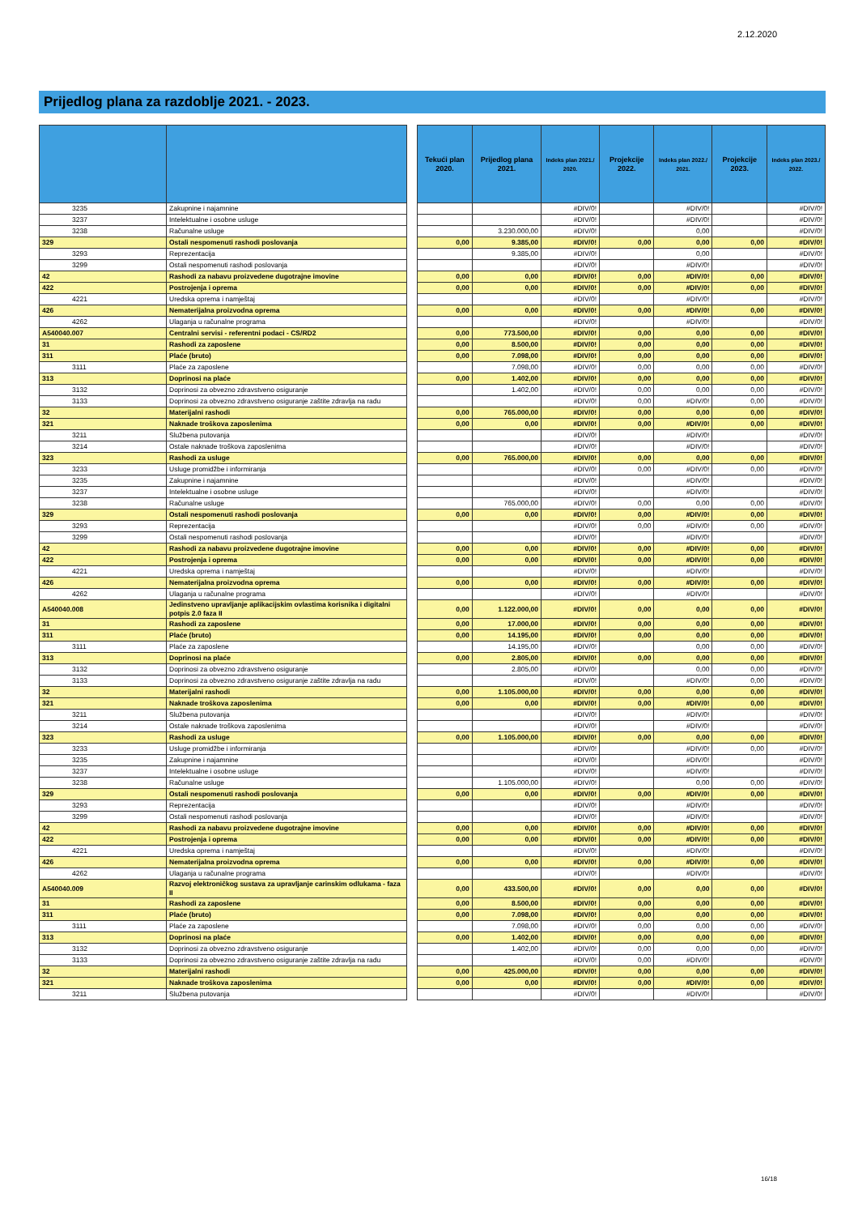2.12.2020
Prijedlog plana za razdoblje 2021. - 2023.
| | | | Tekući plan 2020. | Prijedlog plana 2021. | Indeks plan 2021./ 2020. | Projekcije 2022. | Indeks plan 2022./ 2021. | Projekcije 2023. | Indeks plan 2023./ 2022. |
| --- | --- | --- | --- | --- | --- | --- | --- | --- | --- |
| 3235 | Zakupnine i najamnine | | | | #DIV/0! | | #DIV/0! | | #DIV/0! |
| 3237 | Intelektualne i osobne usluge | | | | #DIV/0! | | #DIV/0! | | #DIV/0! |
| 3238 | Računalne usluge | | | 3.230.000,00 | #DIV/0! | | 0,00 | | #DIV/0! |
| 329 | Ostali nespomenuti rashodi poslovanja | | 0,00 | 9.385,00 | #DIV/0! | 0,00 | 0,00 | 0,00 | #DIV/0! |
| 3293 | Reprezentacija | | | 9.385,00 | #DIV/0! | | 0,00 | | #DIV/0! |
| 3299 | Ostali nespomenuti rashodi poslovanja | | | | #DIV/0! | | #DIV/0! | | #DIV/0! |
| 42 | Rashodi za nabavu proizvedene dugotrajne imovine | | 0,00 | 0,00 | #DIV/0! | 0,00 | #DIV/0! | 0,00 | #DIV/0! |
| 422 | Postrojenja i oprema | | 0,00 | 0,00 | #DIV/0! | 0,00 | #DIV/0! | 0,00 | #DIV/0! |
| 4221 | Uredska oprema i namještaj | | | | #DIV/0! | | #DIV/0! | | #DIV/0! |
| 426 | Nematerijalna proizvodna oprema | | 0,00 | 0,00 | #DIV/0! | 0,00 | #DIV/0! | 0,00 | #DIV/0! |
| 4262 | Ulaganja u računalne programa | | | | #DIV/0! | | #DIV/0! | | #DIV/0! |
| A540040.007 | Centralni servisi - referentni podaci - CS/RD2 | | 0,00 | 773.500,00 | #DIV/0! | 0,00 | 0,00 | 0,00 | #DIV/0! |
| 31 | Rashodi za zaposlene | | 0,00 | 8.500,00 | #DIV/0! | 0,00 | 0,00 | 0,00 | #DIV/0! |
| 311 | Plaće (bruto) | | 0,00 | 7.098,00 | #DIV/0! | 0,00 | 0,00 | 0,00 | #DIV/0! |
| 3111 | Plaće za zaposlene | | | 7.098,00 | #DIV/0! | 0,00 | 0,00 | 0,00 | #DIV/0! |
| 313 | Doprinosi na plaće | | 0,00 | 1.402,00 | #DIV/0! | 0,00 | 0,00 | 0,00 | #DIV/0! |
| 3132 | Doprinosi za obvezno zdravstveno osiguranje | | | 1.402,00 | #DIV/0! | 0,00 | 0,00 | 0,00 | #DIV/0! |
| 3133 | Doprinosi za obvezno zdravstveno osiguranje zaštite zdravlja na radu | | | | #DIV/0! | 0,00 | #DIV/0! | 0,00 | #DIV/0! |
| 32 | Materijalni rashodi | | 0,00 | 765.000,00 | #DIV/0! | 0,00 | 0,00 | 0,00 | #DIV/0! |
| 321 | Naknade troškova zaposlenima | | 0,00 | 0,00 | #DIV/0! | 0,00 | #DIV/0! | 0,00 | #DIV/0! |
| 3211 | Službena putovanja | | | | #DIV/0! | | #DIV/0! | | #DIV/0! |
| 3214 | Ostale naknade troškova zaposlenima | | | | #DIV/0! | | #DIV/0! | | #DIV/0! |
| 323 | Rashodi za usluge | | 0,00 | 765.000,00 | #DIV/0! | 0,00 | 0,00 | 0,00 | #DIV/0! |
| 3233 | Usluge promidžbe i informiranja | | | | #DIV/0! | 0,00 | #DIV/0! | 0,00 | #DIV/0! |
| 3235 | Zakupnine i najamnine | | | | #DIV/0! | | #DIV/0! | | #DIV/0! |
| 3237 | Intelektualne i osobne usluge | | | | #DIV/0! | | #DIV/0! | | #DIV/0! |
| 3238 | Računalne usluge | | | 765.000,00 | #DIV/0! | 0,00 | 0,00 | 0,00 | #DIV/0! |
| 329 | Ostali nespomenuti rashodi poslovanja | | 0,00 | 0,00 | #DIV/0! | 0,00 | #DIV/0! | 0,00 | #DIV/0! |
| 3293 | Reprezentacija | | | | #DIV/0! | 0,00 | #DIV/0! | 0,00 | #DIV/0! |
| 3299 | Ostali nespomenuti rashodi poslovanja | | | | #DIV/0! | | #DIV/0! | | #DIV/0! |
| 42 | Rashodi za nabavu proizvedene dugotrajne imovine | | 0,00 | 0,00 | #DIV/0! | 0,00 | #DIV/0! | 0,00 | #DIV/0! |
| 422 | Postrojenja i oprema | | 0,00 | 0,00 | #DIV/0! | 0,00 | #DIV/0! | 0,00 | #DIV/0! |
| 4221 | Uredska oprema i namještaj | | | | #DIV/0! | | #DIV/0! | | #DIV/0! |
| 426 | Nematerijalna proizvodna oprema | | 0,00 | 0,00 | #DIV/0! | 0,00 | #DIV/0! | 0,00 | #DIV/0! |
| 4262 | Ulaganja u računalne programa | | | | #DIV/0! | | #DIV/0! | | #DIV/0! |
| A540040.008 | Jedinstveno upravljanje aplikacijskim ovlastima korisnika i digitalni potpis 2.0 faza II | | 0,00 | 1.122.000,00 | #DIV/0! | 0,00 | 0,00 | 0,00 | #DIV/0! |
| 31 | Rashodi za zaposlene | | 0,00 | 17.000,00 | #DIV/0! | 0,00 | 0,00 | 0,00 | #DIV/0! |
| 311 | Plaće (bruto) | | 0,00 | 14.195,00 | #DIV/0! | 0,00 | 0,00 | 0,00 | #DIV/0! |
| 3111 | Plaće za zaposlene | | | 14.195,00 | #DIV/0! | | 0,00 | 0,00 | #DIV/0! |
| 313 | Doprinosi na plaće | | 0,00 | 2.805,00 | #DIV/0! | 0,00 | 0,00 | 0,00 | #DIV/0! |
| 3132 | Doprinosi za obvezno zdravstveno osiguranje | | | 2.805,00 | #DIV/0! | | 0,00 | 0,00 | #DIV/0! |
| 3133 | Doprinosi za obvezno zdravstveno osiguranje zaštite zdravlja na radu | | | | #DIV/0! | | #DIV/0! | 0,00 | #DIV/0! |
| 32 | Materijalni rashodi | | 0,00 | 1.105.000,00 | #DIV/0! | 0,00 | 0,00 | 0,00 | #DIV/0! |
| 321 | Naknade troškova zaposlenima | | 0,00 | 0,00 | #DIV/0! | 0,00 | #DIV/0! | 0,00 | #DIV/0! |
| 3211 | Službena putovanja | | | | #DIV/0! | | #DIV/0! | | #DIV/0! |
| 3214 | Ostale naknade troškova zaposlenima | | | | #DIV/0! | | #DIV/0! | | #DIV/0! |
| 323 | Rashodi za usluge | | 0,00 | 1.105.000,00 | #DIV/0! | 0,00 | 0,00 | 0,00 | #DIV/0! |
| 3233 | Usluge promidžbe i informiranja | | | | #DIV/0! | | #DIV/0! | 0,00 | #DIV/0! |
| 3235 | Zakupnine i najamnine | | | | #DIV/0! | | #DIV/0! | | #DIV/0! |
| 3237 | Intelektualne i osobne usluge | | | | #DIV/0! | | #DIV/0! | | #DIV/0! |
| 3238 | Računalne usluge | | | 1.105.000,00 | #DIV/0! | | 0,00 | 0,00 | #DIV/0! |
| 329 | Ostali nespomenuti rashodi poslovanja | | 0,00 | 0,00 | #DIV/0! | 0,00 | #DIV/0! | 0,00 | #DIV/0! |
| 3293 | Reprezentacija | | | | #DIV/0! | | #DIV/0! | | #DIV/0! |
| 3299 | Ostali nespomenuti rashodi poslovanja | | | | #DIV/0! | | #DIV/0! | | #DIV/0! |
| 42 | Rashodi za nabavu proizvedene dugotrajne imovine | | 0,00 | 0,00 | #DIV/0! | 0,00 | #DIV/0! | 0,00 | #DIV/0! |
| 422 | Postrojenja i oprema | | 0,00 | 0,00 | #DIV/0! | 0,00 | #DIV/0! | 0,00 | #DIV/0! |
| 4221 | Uredska oprema i namještaj | | | | #DIV/0! | | #DIV/0! | | #DIV/0! |
| 426 | Nematerijalna proizvodna oprema | | 0,00 | 0,00 | #DIV/0! | 0,00 | #DIV/0! | 0,00 | #DIV/0! |
| 4262 | Ulaganja u računalne programa | | | | #DIV/0! | | #DIV/0! | | #DIV/0! |
| A540040.009 | Razvoj elektroničkog sustava za upravljanje carinskim odlukama - faza II | | 0,00 | 433.500,00 | #DIV/0! | 0,00 | 0,00 | 0,00 | #DIV/0! |
| 31 | Rashodi za zaposlene | | 0,00 | 8.500,00 | #DIV/0! | 0,00 | 0,00 | 0,00 | #DIV/0! |
| 311 | Plaće (bruto) | | 0,00 | 7.098,00 | #DIV/0! | 0,00 | 0,00 | 0,00 | #DIV/0! |
| 3111 | Plaće za zaposlene | | | 7.098,00 | #DIV/0! | 0,00 | 0,00 | 0,00 | #DIV/0! |
| 313 | Doprinosi na plaće | | 0,00 | 1.402,00 | #DIV/0! | 0,00 | 0,00 | 0,00 | #DIV/0! |
| 3132 | Doprinosi za obvezno zdravstveno osiguranje | | | 1.402,00 | #DIV/0! | 0,00 | 0,00 | 0,00 | #DIV/0! |
| 3133 | Doprinosi za obvezno zdravstveno osiguranje zaštite zdravlja na radu | | | | #DIV/0! | 0,00 | #DIV/0! | | #DIV/0! |
| 32 | Materijalni rashodi | | 0,00 | 425.000,00 | #DIV/0! | 0,00 | 0,00 | 0,00 | #DIV/0! |
| 321 | Naknade troškova zaposlenima | | 0,00 | 0,00 | #DIV/0! | 0,00 | #DIV/0! | 0,00 | #DIV/0! |
| 3211 | Službena putovanja | | | | #DIV/0! | | #DIV/0! | | #DIV/0! |
16/18